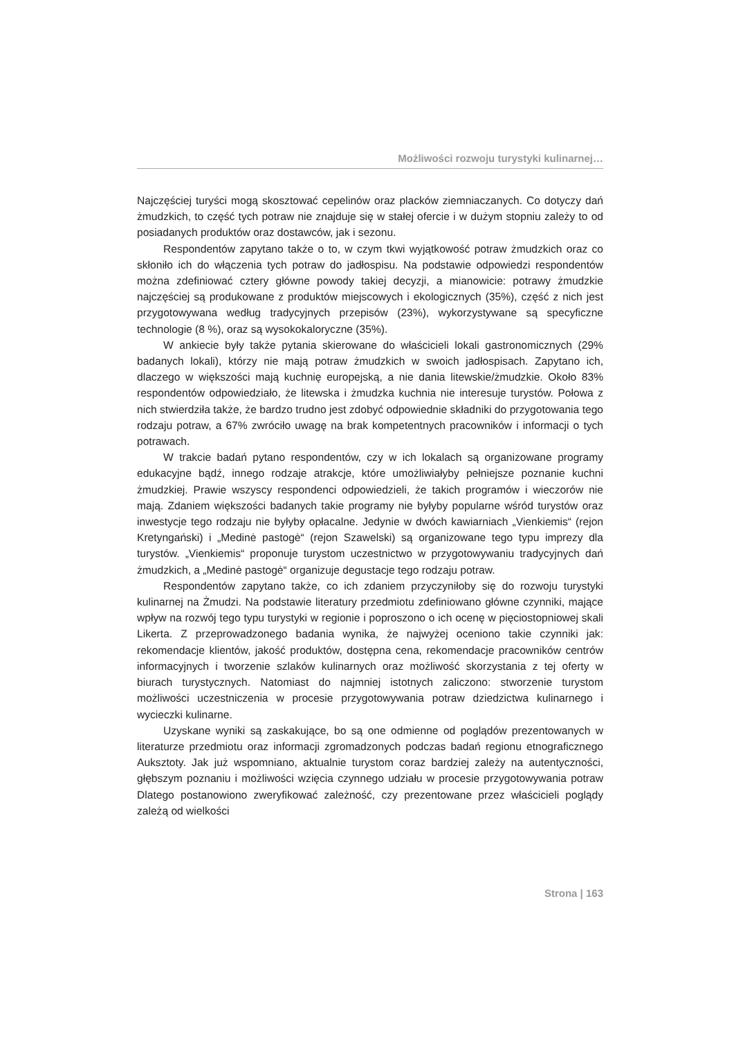Możliwości rozwoju turystyki kulinarnej…
Najczęściej turyści mogą skosztować cepelinów oraz placków ziemniaczanych. Co dotyczy dań żmudzkich, to część tych potraw nie znajduje się w stałej ofercie i w dużym stopniu zależy to od posiadanych produktów oraz dostawców, jak i sezonu.
Respondentów zapytano także o to, w czym tkwi wyjątkowość potraw żmudzkich oraz co skłoniło ich do włączenia tych potraw do jadłospisu. Na podstawie odpowiedzi respondentów można zdefiniować cztery główne powody takiej decyzji, a mianowicie: potrawy żmudzkie najczęściej są produkowane z produktów miejscowych i ekologicznych (35%), część z nich jest przygotowywana według tradycyjnych przepisów (23%), wykorzystywane są specyficzne technologie (8 %), oraz są wysokokaloryczne (35%).
W ankiecie były także pytania skierowane do właścicieli lokali gastronomicznych (29% badanych lokali), którzy nie mają potraw żmudzkich w swoich jadłospisach. Zapytano ich, dlaczego w większości mają kuchnię europejską, a nie dania litewskie/żmudzkie. Około 83% respondentów odpowiedziało, że litewska i żmudzka kuchnia nie interesuje turystów. Połowa z nich stwierdziła także, że bardzo trudno jest zdobyć odpowiednie składniki do przygotowania tego rodzaju potraw, a 67% zwróciło uwagę na brak kompetentnych pracowników i informacji o tych potrawach.
W trakcie badań pytano respondentów, czy w ich lokalach są organizowane programy edukacyjne bądź, innego rodzaje atrakcje, które umożliwiałyby pełniejsze poznanie kuchni żmudzkiej. Prawie wszyscy respondenci odpowiedzieli, że takich programów i wieczorów nie mają. Zdaniem większości badanych takie programy nie byłyby popularne wśród turystów oraz inwestycje tego rodzaju nie byłyby opłacalne. Jedynie w dwóch kawiarniach „Vienkiemis“ (rejon Kretyngański) i „Medinė pastogė“ (rejon Szawelski) są organizowane tego typu imprezy dla turystów. „Vienkiemis“ proponuje turystom uczestnictwo w przygotowywaniu tradycyjnych dań żmudzkich, a „Medinė pastogė“ organizuje degustacje tego rodzaju potraw.
Respondentów zapytano także, co ich zdaniem przyczyniłoby się do rozwoju turystyki kulinarnej na Żmudzi. Na podstawie literatury przedmiotu zdefiniowano główne czynniki, mające wpływ na rozwój tego typu turystyki w regionie i poproszono o ich ocenę w pięciostopniowej skali Likerta. Z przeprowadzonego badania wynika, że najwyżej oceniono takie czynniki jak: rekomendacje klientów, jakość produktów, dostępna cena, rekomendacje pracowników centrów informacyjnych i tworzenie szlaków kulinarnych oraz możliwość skorzystania z tej oferty w biurach turystycznych. Natomiast do najmniej istotnych zaliczono: stworzenie turystom możliwości uczestniczenia w procesie przygotowywania potraw dziedzictwa kulinarnego i wycieczki kulinarne.
Uzyskane wyniki są zaskakujące, bo są one odmienne od poglądów prezentowanych w literaturze przedmiotu oraz informacji zgromadzonych podczas badań regionu etnograficznego Auksztoty. Jak już wspomniano, aktualnie turystom coraz bardziej zależy na autentyczności, głębszym poznaniu i możliwości wzięcia czynnego udziału w procesie przygotowywania potraw Dlatego postanowiono zweryfikować zależność, czy prezentowane przez właścicieli poglądy zależą od wielkości
Strona | 163